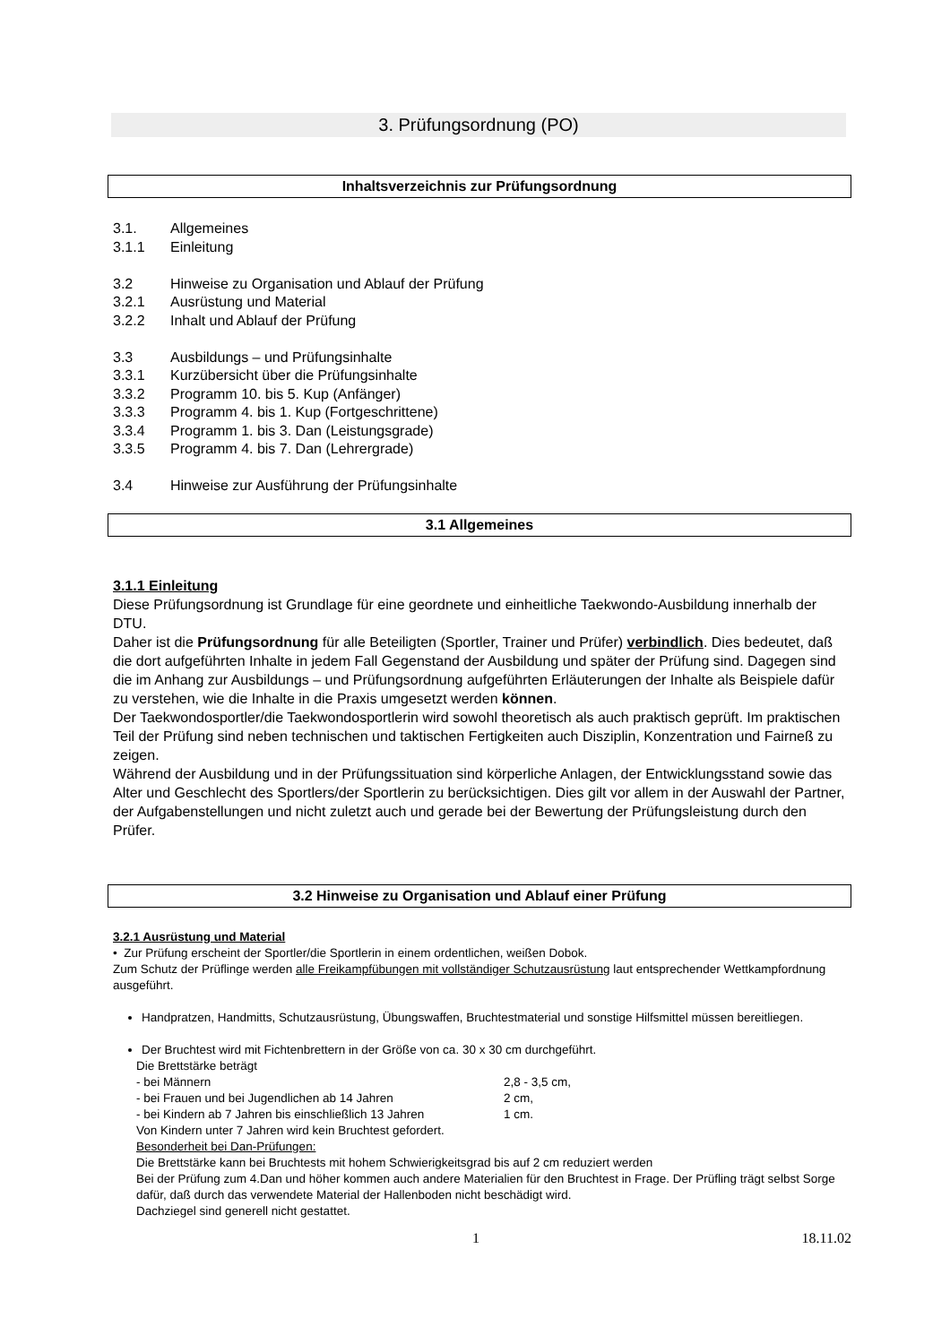3. Prüfungsordnung (PO)
Inhaltsverzeichnis zur Prüfungsordnung
3.1. Allgemeines
3.1.1 Einleitung
3.2 Hinweise zu Organisation und Ablauf der Prüfung
3.2.1 Ausrüstung und Material
3.2.2 Inhalt und Ablauf der Prüfung
3.3 Ausbildungs – und Prüfungsinhalte
3.3.1 Kurzübersicht über die Prüfungsinhalte
3.3.2 Programm 10. bis 5. Kup (Anfänger)
3.3.3 Programm 4. bis 1. Kup (Fortgeschrittene)
3.3.4 Programm 1. bis 3. Dan (Leistungsgrade)
3.3.5 Programm 4. bis 7. Dan (Lehrergrade)
3.4 Hinweise zur Ausführung der Prüfungsinhalte
3.1 Allgemeines
3.1.1 Einleitung
Diese Prüfungsordnung ist Grundlage für eine geordnete und einheitliche Taekwondo-Ausbildung innerhalb der DTU.
Daher ist die Prüfungsordnung für alle Beteiligten (Sportler, Trainer und Prüfer) verbindlich. Dies bedeutet, daß die dort aufgeführten Inhalte in jedem Fall Gegenstand der Ausbildung und später der Prüfung sind. Dagegen sind die im Anhang zur Ausbildungs – und Prüfungsordnung aufgeführten Erläuterungen der Inhalte als Beispiele dafür zu verstehen, wie die Inhalte in die Praxis umgesetzt werden können.
Der Taekwondosportler/die Taekwondosportlerin wird sowohl theoretisch als auch praktisch geprüft. Im praktischen Teil der Prüfung sind neben technischen und taktischen Fertigkeiten auch Disziplin, Konzentration und Fairneß zu zeigen.
Während der Ausbildung und in der Prüfungssituation sind körperliche Anlagen, der Entwicklungsstand sowie das Alter und Geschlecht des Sportlers/der Sportlerin zu berücksichtigen. Dies gilt vor allem in der Auswahl der Partner, der Aufgabenstellungen und nicht zuletzt auch und gerade bei der Bewertung der Prüfungsleistung durch den Prüfer.
3.2 Hinweise zu Organisation und Ablauf einer Prüfung
3.2.1 Ausrüstung und Material
• Zur Prüfung erscheint der Sportler/die Sportlerin in einem ordentlichen, weißen Dobok.
Zum Schutz der Prüflinge werden alle Freikampfübungen mit vollständiger Schutzausrüstung laut entsprechender Wettkampfordnung ausgeführt.
Handpratzen, Handmitts, Schutzausrüstung, Übungswaffen, Bruchtestmaterial und sonstige Hilfsmittel müssen bereitliegen.
Der Bruchtest wird mit Fichtenbrettern in der Größe von ca. 30 x 30 cm durchgeführt.
Die Brettstärke beträgt
- bei Männern 2,8 - 3,5 cm,
- bei Frauen und bei Jugendlichen ab 14 Jahren 2 cm,
- bei Kindern ab 7 Jahren bis einschließlich 13 Jahren 1 cm.
Von Kindern unter 7 Jahren wird kein Bruchtest gefordert.
Besonderheit bei Dan-Prüfungen:
Die Brettstärke kann bei Bruchtests mit hohem Schwierigkeitsgrad bis auf 2 cm reduziert werden
Bei der Prüfung zum 4.Dan und höher kommen auch andere Materialien für den Bruchtest in Frage. Der Prüfling trägt selbst Sorge dafür, daß durch das verwendete Material der Hallenboden nicht beschädigt wird.
Dachziegel sind generell nicht gestattet.
1 18.11.02